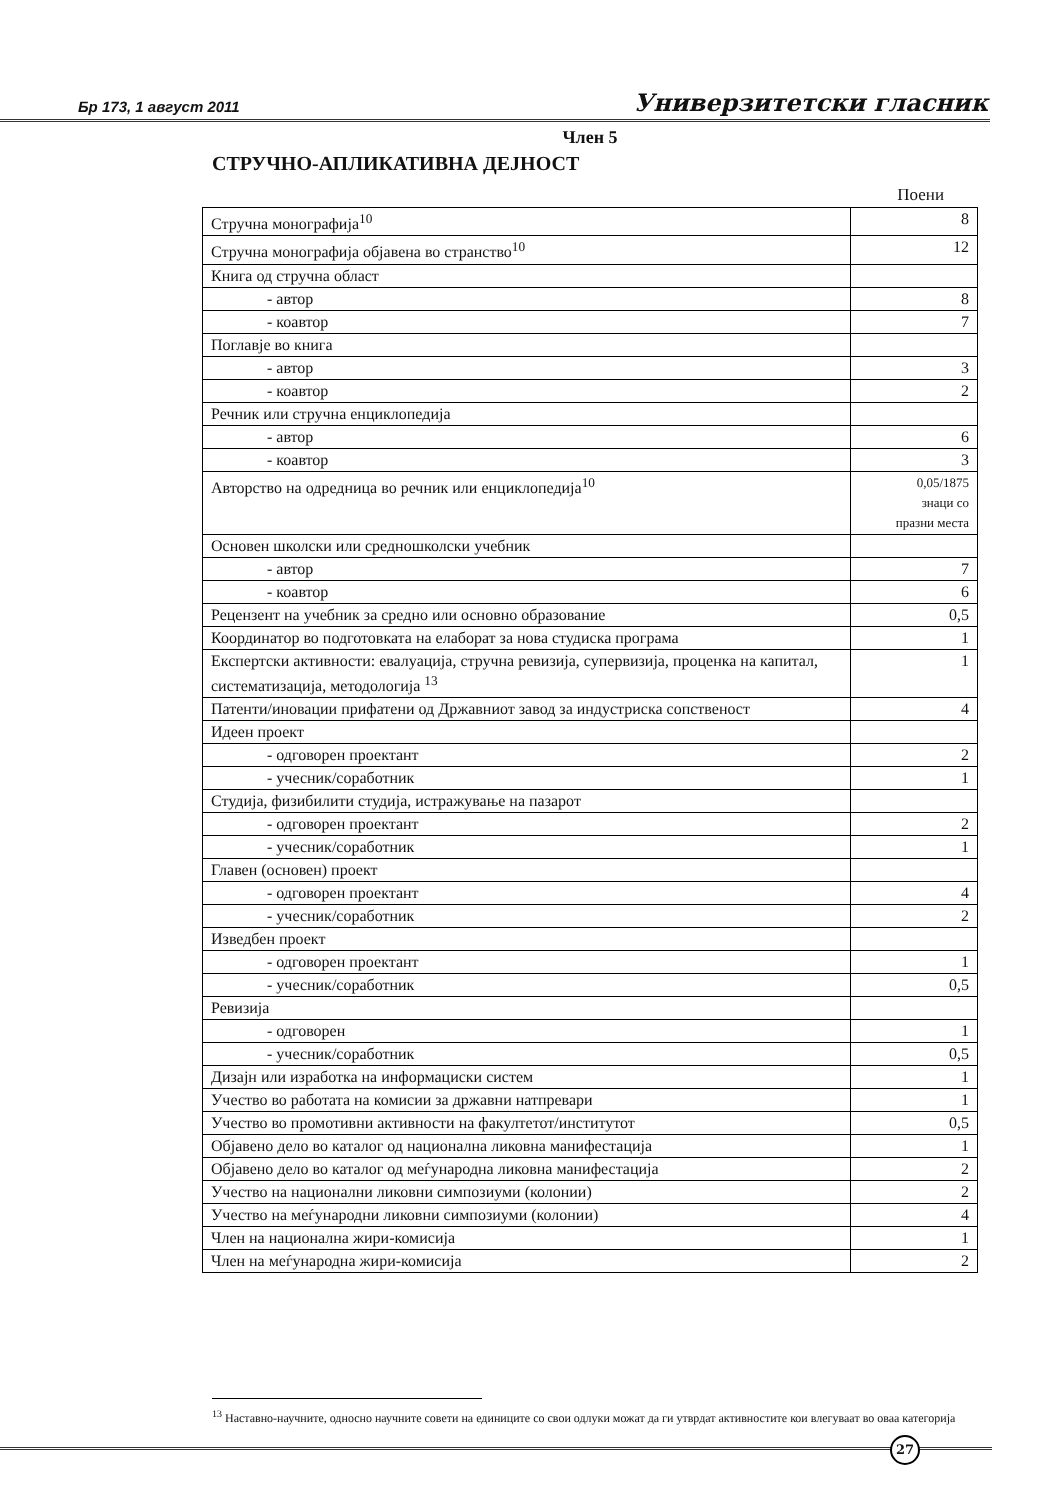Бр 173, 1 август 2011 Универзитетски гласник
Член 5
СТРУЧНО-АПЛИКАТИВНА ДЕЈНОСТ
Поени
| Стручна монографија<sup>10</sup> | 8 |
| Стручна монографија објавена во странство<sup>10</sup> | 12 |
| Книга од стручна област | |
| - автор | 8 |
| - коавтор | 7 |
| Поглавје во книга | |
| - автор | 3 |
| - коавтор | 2 |
| Речник или стручна енциклопедија | |
| - автор | 6 |
| - коавтор | 3 |
| Авторство на одредница во речник или енциклопедија<sup>10</sup> | 0,05/1875 знаци со празни места |
| Основен школски или средношколски учебник | |
| - автор | 7 |
| - коавтор | 6 |
| Рецензент на учебник за средно или основно образование | 0,5 |
| Координатор во подготовката на елаборат за нова студиска програма | 1 |
| Експертски активности: евалуација, стручна ревизија, супервизија, проценка на капитал, систематизација, методологија <sup>13</sup> | 1 |
| Патенти/иновации прифатени од Државниот завод за индустриска сопственост | 4 |
| Идеен проект | |
| - одговорен проектант | 2 |
| - учесник/соработник | 1 |
| Студија, физибилити студија, истражување на пазарот | |
| - одговорен проектант | 2 |
| - учесник/соработник | 1 |
| Главен (основен) проект | |
| - одговорен проектант | 4 |
| - учесник/соработник | 2 |
| Изведбен проект | |
| - одговорен проектант | 1 |
| - учесник/соработник | 0,5 |
| Ревизија | |
| - одговорен | 1 |
| - учесник/соработник | 0,5 |
| Дизајн или изработка на информациски систем | 1 |
| Учество во работата на комисии за државни натпревари | 1 |
| Учество во промотивни активности на факултетот/институтот | 0,5 |
| Објавено дело во каталог од национална ликовна манифестација | 1 |
| Објавено дело во каталог од меѓународна ликовна манифестација | 2 |
| Учество на национални ликовни симпозиуми (колонии) | 2 |
| Учество на меѓународни ликовни симпозиуми (колонии) | 4 |
| Член на национална жири-комисија | 1 |
| Член на меѓународна жири-комисија | 2 |
<sup>13</sup> Наставно-научните, односно научните совети на единиците со свои одлуки можат да ги утврдат активностите кои влегуваат во оваа категорија
27